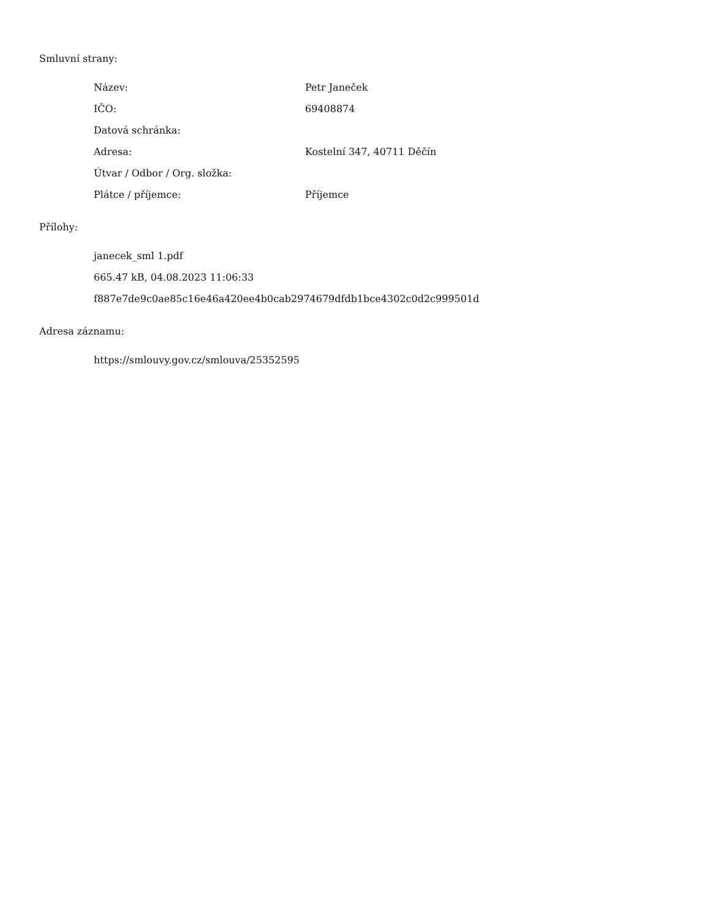Smluvní strany:
Název: Petr Janeček
IČO: 69408874
Datová schránka:
Adresa: Kostelní 347, 40711 Děčín
Útvar / Odbor / Org. složka:
Plátce / příjemce: Příjemce
Přílohy:
janecek_sml 1.pdf
665.47 kB, 04.08.2023 11:06:33
f887e7de9c0ae85c16e46a420ee4b0cab2974679dfdb1bce4302c0d2c999501d
Adresa záznamu:
https://smlouvy.gov.cz/smlouva/25352595